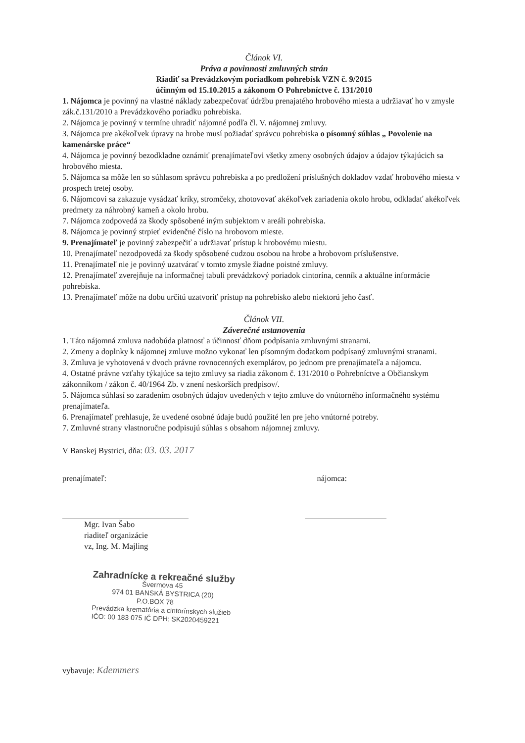Článok VI.
Práva a povinnosti zmluvných strán
Riadiť sa Prevádzkovým poriadkom pohrebísk VZN č. 9/2015
účinným od 15.10.2015 a zákonom O Pohrebníctve č. 131/2010
1. Nájomca je povinný na vlastné náklady zabezpečovať údržbu prenajatého hrobového miesta a udržiavať ho v zmysle zák.č.131/2010 a Prevádzkového poriadku pohrebiska.
2. Nájomca je povinný v termíne uhradiť nájomné podľa čl. V. nájomnej zmluvy.
3. Nájomca pre akékoľvek úpravy na hrobe musí požiadať správcu pohrebiska o písomný súhlas „ Povolenie na kamenárske práce“
4. Nájomca je povinný bezodkladne oznámiť prenajímateľovi všetky zmeny osobných údajov a údajov týkajúcich sa hrobového miesta.
5. Nájomca sa môže len so súhlasom správcu pohrebiska a po predložení príslušných dokladov vzdať hrobového miesta v prospech tretej osoby.
6. Nájomcovi sa zakazuje vysádzať kríky, stromčeky, zhotovovať akékoľvek zariadenia okolo hrobu, odkladať akékoľvek predmety za náhrobný kameň a okolo hrobu.
7. Nájomca zodpovedá za škody spôsobené iným subjektom v areáli pohrebiska.
8. Nájomca je povinný strpieť evidenčné číslo na hrobovom mieste.
9. Prenajímateľ je povinný zabezpečiť a udržiavať prístup k hrobovému miestu.
10. Prenajímateľ nezodpovedá za škody spôsobené cudzou osobou na hrobe a hrobovom príslušenstve.
11. Prenajímateľ nie je povinný uzatvárať v tomto zmysle žiadne poistné zmluvy.
12. Prenajímateľ zverejňuje na informačnej tabuli prevádzkový poriadok cintorína, cenník a aktuálne informácie pohrebiska.
13. Prenajímateľ môže na dobu určitú uzatvoriť prístup na pohrebisko alebo niektorú jeho časť.
Článok VII.
Záverečné ustanovenia
1. Táto nájomná zmluva nadobúda platnosť a účinnosť dňom podpísania zmluvnými stranami.
2. Zmeny a doplnky k nájomnej zmluve možno vykonať len písomným dodatkom podpísaný zmluvnými stranami.
3. Zmluva je vyhotovená v dvoch právne rovnocenných exemplárov, po jednom pre prenajímateľa a nájomcu.
4. Ostatné právne vzťahy týkajúce sa tejto zmluvy sa riadia zákonom č. 131/2010 o Pohrebníctve a Občianskym zákonníkom / zákon č. 40/1964 Zb. v znení neskorších predpisov/.
5. Nájomca súhlasí so zaradením osobných údajov uvedených v tejto zmluve do vnútorného informačného systému prenajímateľa.
6. Prenajímateľ prehlasuje, že uvedené osobné údaje budú použité len pre jeho vnútorné potreby.
7. Zmluvné strany vlastnoručne podpisujú súhlas s obsahom nájomnej zmluvy.
V Banskej Bystrici, dňa: 03. 03. 2017
prenajímateľ: nájomca:
Mgr. Ivan Šabo
riaditeľ organizácie
vz, Ing. M. Majling
Zahradnícke a rekreačné služby
Švermova 45
974 01 BANSKÁ BYSTRICA (20)
P.O.BOX 78
Prevádzka krematória a cintorínskych služieb
IČO: 00 183 075 IČ DPH: SK2020459221
vybavuje: Kdemmers